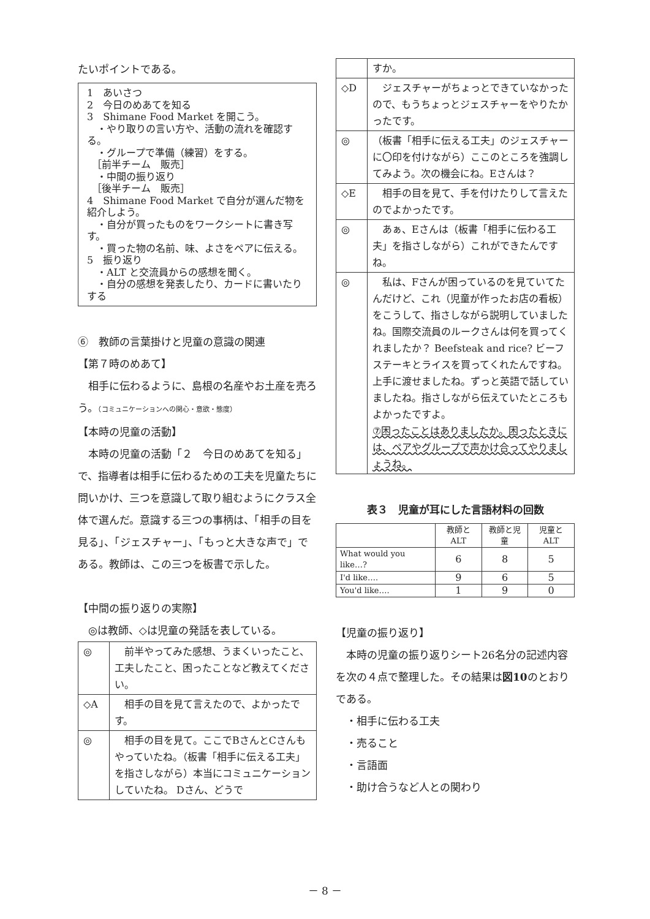たいポイントである。
1　あいさつ
2　今日のめあてを知る
3　Shimane Food Market を開こう。
　・やり取りの言い方や、活動の流れを確認する。
　・グループで準備（練習）をする。
　［前半チーム　販売］
　・中間の振り返り
　［後半チーム　販売］
4　Shimane Food Market で自分が選んだ物を紹介しよう。
　・自分が買ったものをワークシートに書き写す。
　・買った物の名前、味、よさをペアに伝える。
5　振り返り
　・ALT と交流員からの感想を聞く。
　・自分の感想を発表したり、カードに書いたりする
⑥　教師の言葉掛けと児童の意識の関連
【第７時のめあて】
　相手に伝わるように、島根の名産やお土産を売ろう。（コミュニケーションへの関心・意欲・態度）
【本時の児童の活動】
　本時の児童の活動「２　今日のめあてを知る」で、指導者は相手に伝わるための工夫を児童たちに問いかけ、三つを意識して取り組むようにクラス全体で選んだ。意識する三つの事柄は、「相手の目を見る」、「ジェスチャー」、「もっと大きな声で」である。教師は、この三つを板書で示した。
【中間の振り返りの実際】
　◎は教師、◇は児童の発話を表している。
| ◎ | 前半やってみた感想、うまくいったこと、工夫したこと、困ったことなど教えてください。 |
| ◇A | 相手の目を見て言えたので、よかったです。 |
| ◎ | 相手の目を見て。ここでBさんとCさんもやっていたね。（板書「相手に伝える工夫」を指さしながら）本当にコミュニケーションしていたね。 Dさん、どうで |
| | すか。 |
| ◇D | ジェスチャーがちょっとできていなかったので、もうちょっとジェスチャーをやりたかったです。 |
| ◎ | （板書「相手に伝える工夫」のジェスチャーに〇印を付けながら）ここのところを強調してみよう。次の機会にね。Eさんは？ |
| ◇E | 相手の目を見て、手を付けたりして言えたのでよかったです。 |
| ◎ | あぁ、Eさんは（板書「相手に伝わる工夫」を指さしながら）これができたんですね。 |
| ◎ | 私は、Fさんが困っているのを見ていてたんだけど、これ（児童が作ったお店の看板）をこうして、指さしながら説明していましたね。国際交流員のルークさんは何を買ってくれましたか？ Beefsteak and rice? ビーフステーキとライスを買ってくれたんですね。上手に渡せましたね。ずっと英語で話していましたね。指さしながら伝えていたところもよかったですよ。 ⑦困ったことはありましたか。困ったときには、ペアやグループで声かけ合ってやりましょうね。 |
表３　児童が耳にした言語材料の回数
| | 教師とALT | 教師と児童 | 児童とALT |
| --- | --- | --- | --- |
| What would you like…? | 6 | 8 | 5 |
| I'd like…. | 9 | 6 | 5 |
| You'd like…. | 1 | 9 | 0 |
【児童の振り返り】
　本時の児童の振り返りシート26名分の記述内容を次の４点で整理した。その結果は図10のとおりである。
　・相手に伝わる工夫
　・売ること
　・言語面
　・助け合うなど人との関わり
－ 8 －